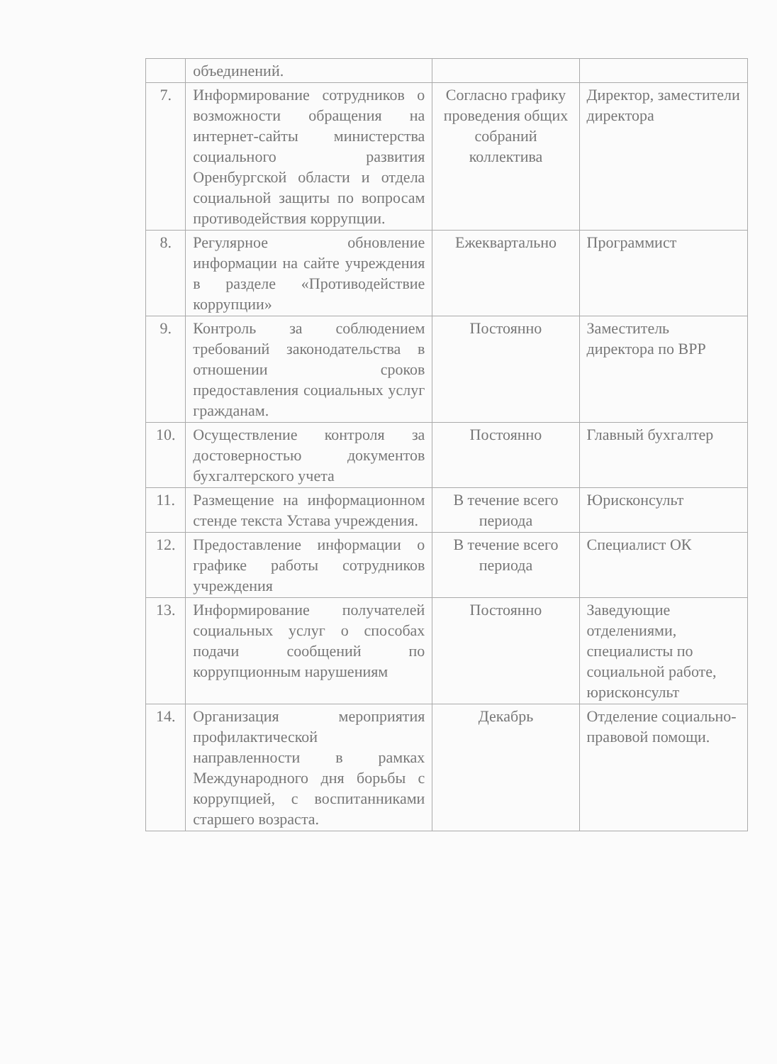| | объединений. | | |
| 7. | Информирование сотрудников о возможности обращения на интернет-сайты министерства социального развития Оренбургской области и отдела социальной защиты по вопросам противодействия коррупции. | Согласно графику проведения общих собраний коллектива | Директор, заместители директора |
| 8. | Регулярное обновление информации на сайте учреждения в разделе «Противодействие коррупции» | Ежеквартально | Программист |
| 9. | Контроль за соблюдением требований законодательства в отношении сроков предоставления социальных услуг гражданам. | Постоянно | Заместитель директора по ВРР |
| 10. | Осуществление контроля за достоверностью документов бухгалтерского учета | Постоянно | Главный бухгалтер |
| 11. | Размещение на информационном стенде текста Устава учреждения. | В течение всего периода | Юрисконсульт |
| 12. | Предоставление информации о графике работы сотрудников учреждения | В течение всего периода | Специалист ОК |
| 13. | Информирование получателей социальных услуг о способах подачи сообщений по коррупционным нарушениям | Постоянно | Заведующие отделениями, специалисты по социальной работе, юрисконсульт |
| 14. | Организация мероприятия профилактической направленности в рамках Международного дня борьбы с коррупцией, с воспитанниками старшего возраста. | Декабрь | Отделение социально-правовой помощи. |